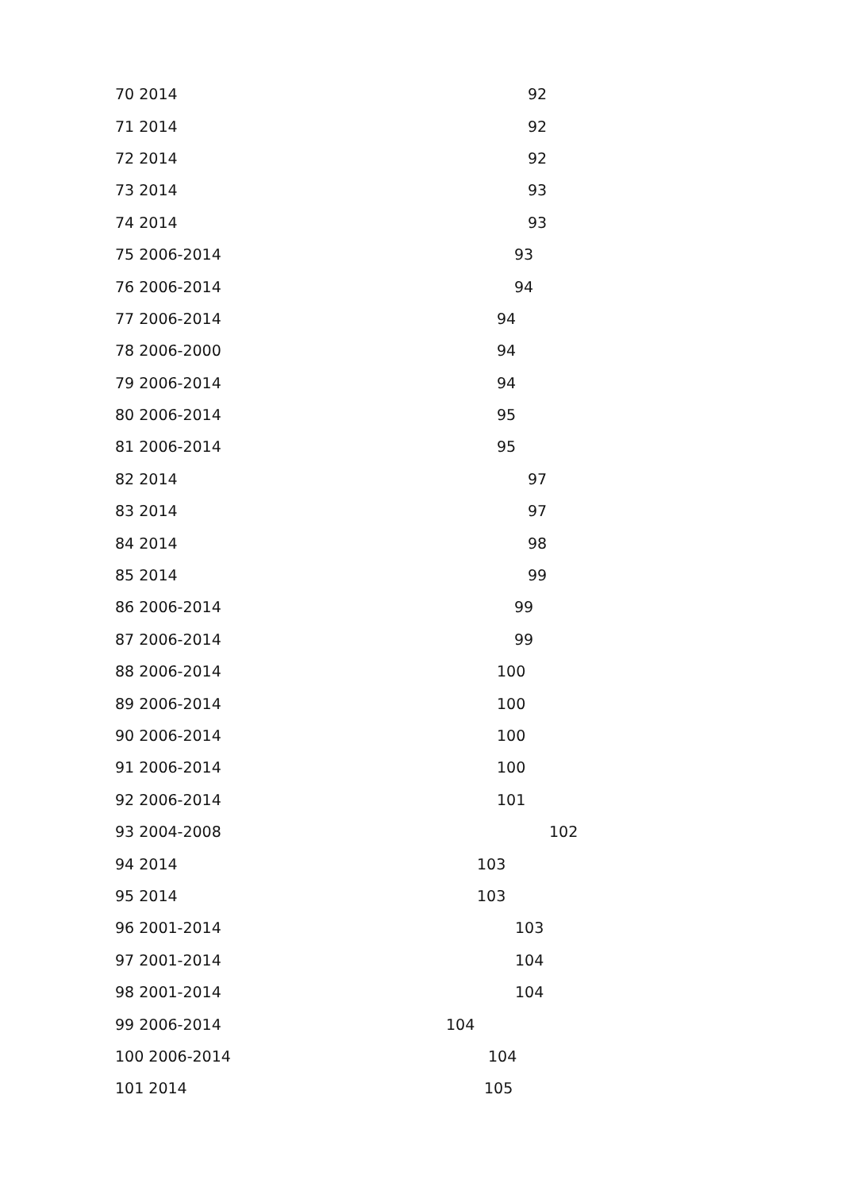70 2014 92
71 2014 92
72 2014 92
73 2014 93
74 2014 93
75 2006-2014 93
76 2006-2014 94
77 2006-2014 94
78 2006-2000 94
79 2006-2014 94
80 2006-2014 95
81 2006-2014 95
82 2014 97
83 2014 97
84 2014 98
85 2014 99
86 2006-2014 99
87 2006-2014 99
88 2006-2014 100
89 2006-2014 100
90 2006-2014 100
91 2006-2014 100
92 2006-2014 101
93 2004-2008 102
94 2014 103
95 2014 103
96 2001-2014 103
97 2001-2014 104
98 2001-2014 104
99 2006-2014 104
100 2006-2014 104
101 2014 105